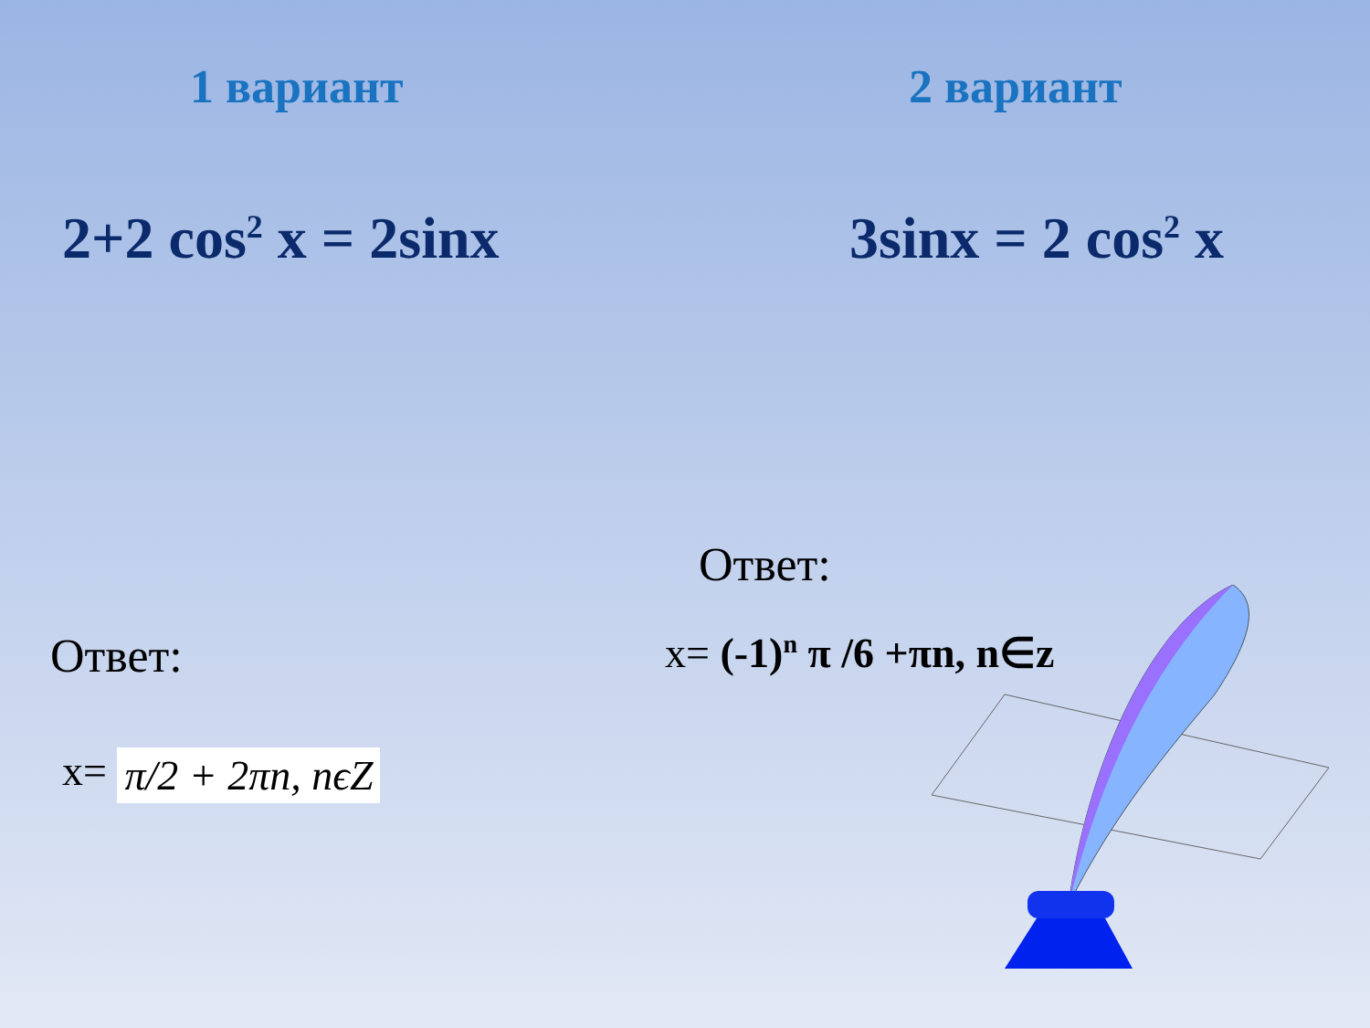1 вариант 2 вариант
2+2 cos<sup>2</sup> x = 2sinx 3sinx = 2 cos<sup>2</sup> x
Ответ:
x= π/2 + 2πn, nϵZ
Ответ:
x= (-1)<sup>n</sup> π /6 +πn, n∈z